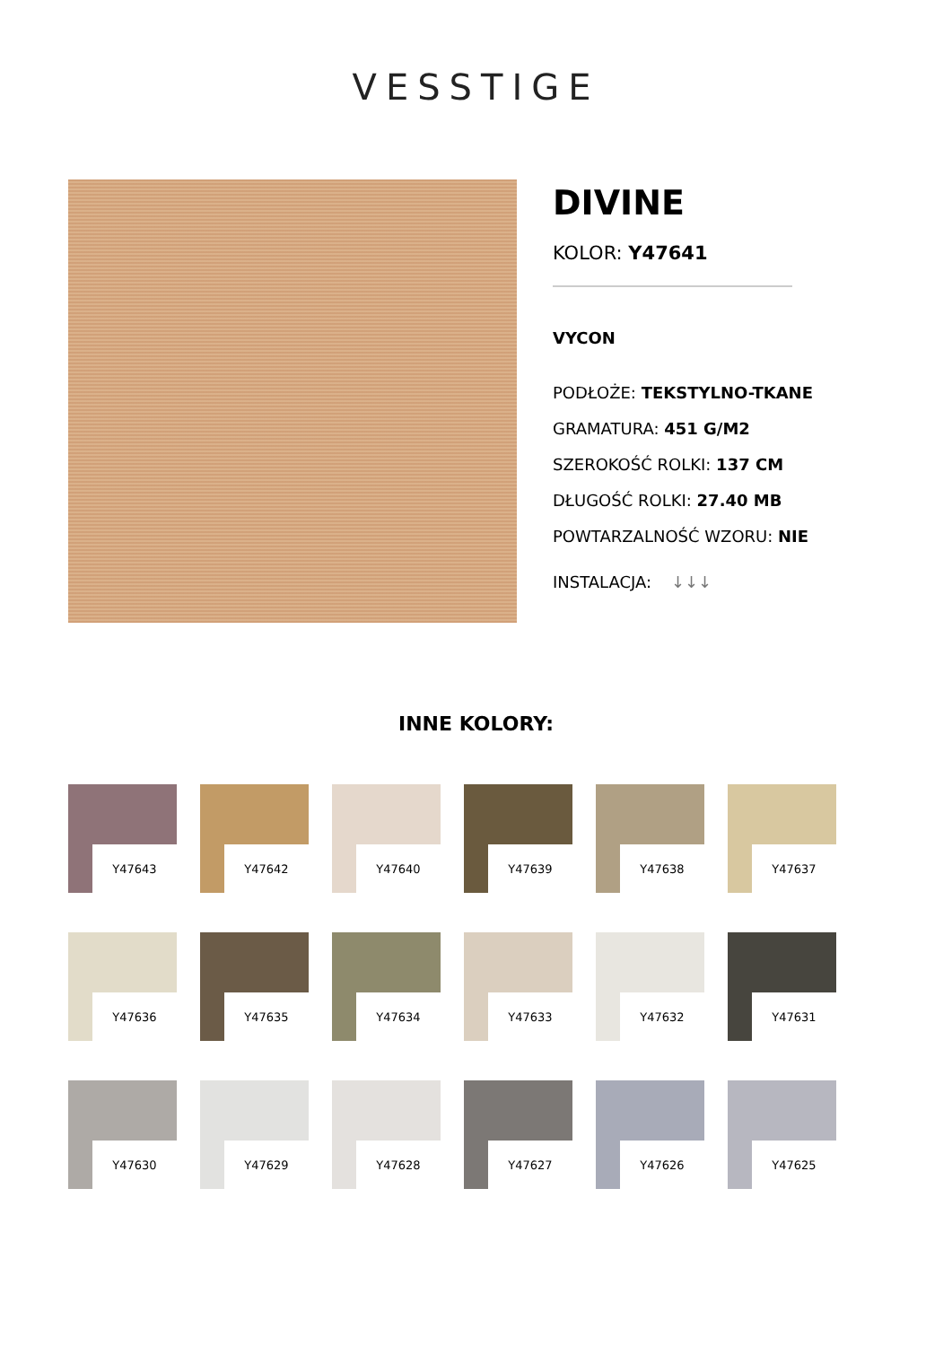VESSTIGE
DIVINE
KOLOR: Y47641
VYCON
PODŁOŻE: TEKSTYLNO-TKANE
GRAMATURA: 451 G/M2
SZEROKOŚĆ ROLKI: 137 CM
DŁUGOŚĆ ROLKI: 27.40 MB
POWTARZALNOŚĆ WZORU: NIE
INSTALACJA: ↓↓↓
INNE KOLORY:
Y47643
Y47642
Y47640
Y47639
Y47638
Y47637
Y47636
Y47635
Y47634
Y47633
Y47632
Y47631
Y47630
Y47629
Y47628
Y47627
Y47626
Y47625